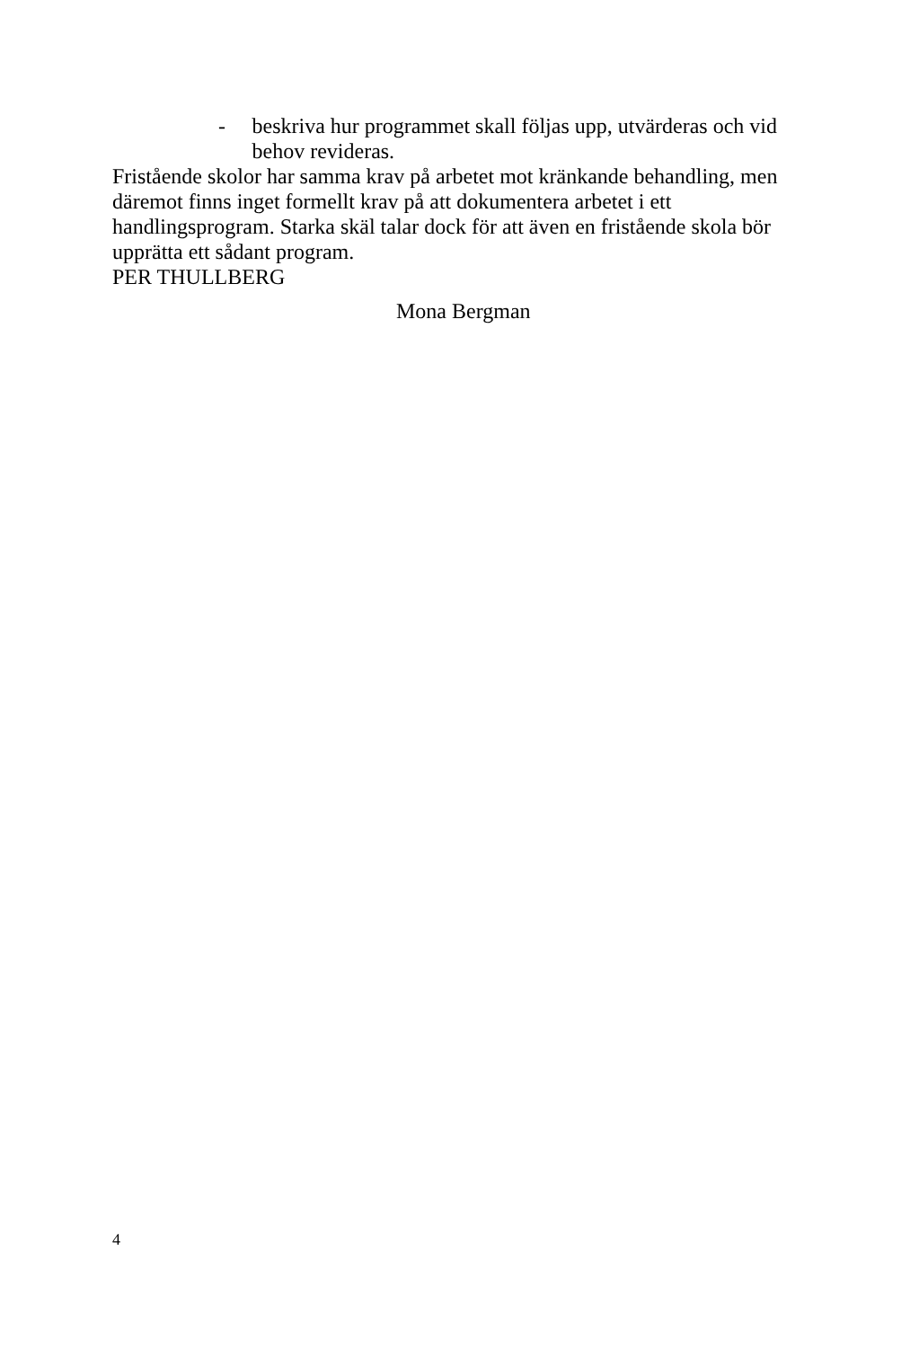- beskriva hur programmet skall följas upp, utvärderas och vid behov revideras.
Fristående skolor har samma krav på arbetet mot kränkande behandling, men däremot finns inget formellt krav på att dokumentera arbetet i ett handlingsprogram. Starka skäl talar dock för att även en fristående skola bör upprätta ett sådant program.
PER THULLBERG
Mona Bergman
4